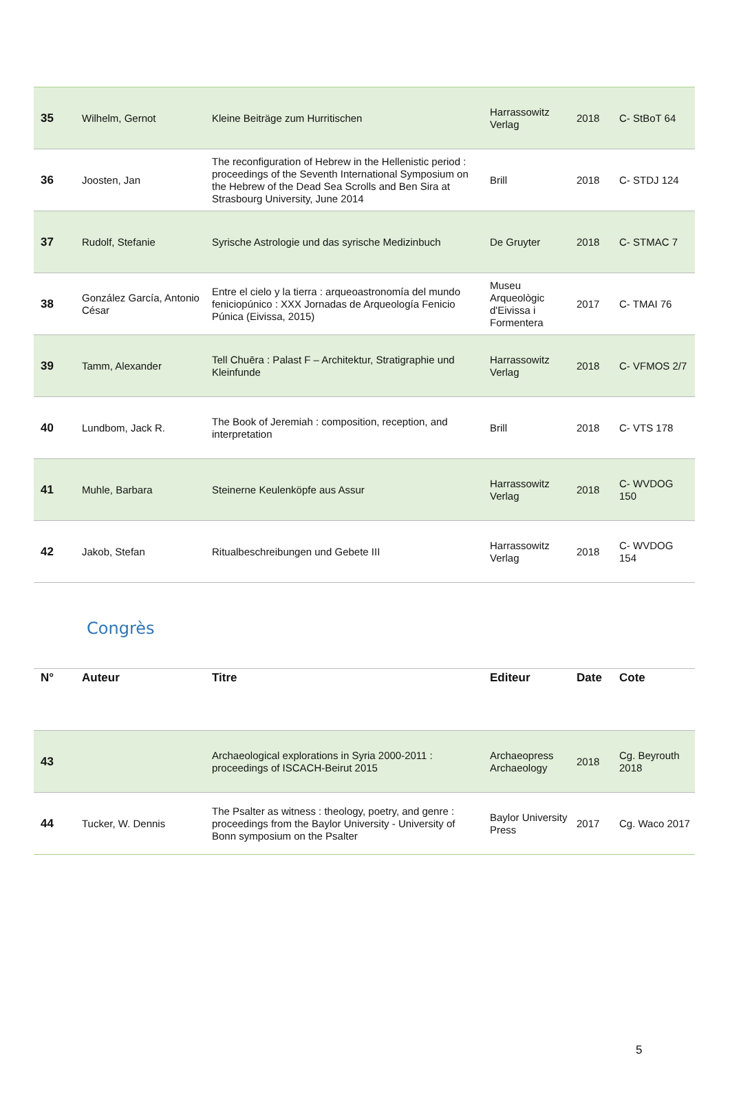| 35 | Wilhelm, Gernot | Kleine Beiträge zum Hurritischen | Harrassowitz Verlag | 2018 | C- StBoT 64 |
| 36 | Joosten, Jan | The reconfiguration of Hebrew in the Hellenistic period : proceedings of the Seventh International Symposium on the Hebrew of the Dead Sea Scrolls and Ben Sira at Strasbourg University, June 2014 | Brill | 2018 | C- STDJ 124 |
| 37 | Rudolf, Stefanie | Syrische Astrologie und das syrische Medizinbuch | De Gruyter | 2018 | C- STMAC 7 |
| 38 | González García, Antonio César | Entre el cielo y la tierra : arqueoastronomía del mundo feniciopúnico : XXX Jornadas de Arqueología Fenicio Púnica (Eivissa, 2015) | Museu Arqueològic d'Eivissa i Formentera | 2017 | C- TMAI 76 |
| 39 | Tamm, Alexander | Tell Chuēra : Palast F – Architektur, Stratigraphie und Kleinfunde | Harrassowitz Verlag | 2018 | C- VFMOS 2/7 |
| 40 | Lundbom, Jack R. | The Book of Jeremiah : composition, reception, and interpretation | Brill | 2018 | C- VTS 178 |
| 41 | Muhle, Barbara | Steinerne Keulenköpfe aus Assur | Harrassowitz Verlag | 2018 | C- WVDOG 150 |
| 42 | Jakob, Stefan | Ritualbeschreibungen und Gebete III | Harrassowitz Verlag | 2018 | C- WVDOG 154 |
Congrès
| N° | Auteur | Titre | Editeur | Date | Cote |
| --- | --- | --- | --- | --- | --- |
| 43 | | Archaeological explorations in Syria 2000-2011 : proceedings of ISCACH-Beirut 2015 | Archaeopress Archaeology | 2018 | Cg. Beyrouth 2018 |
| 44 | Tucker, W. Dennis | The Psalter as witness : theology, poetry, and genre : proceedings from the Baylor University - University of Bonn symposium on the Psalter | Baylor University Press | 2017 | Cg. Waco 2017 |
5